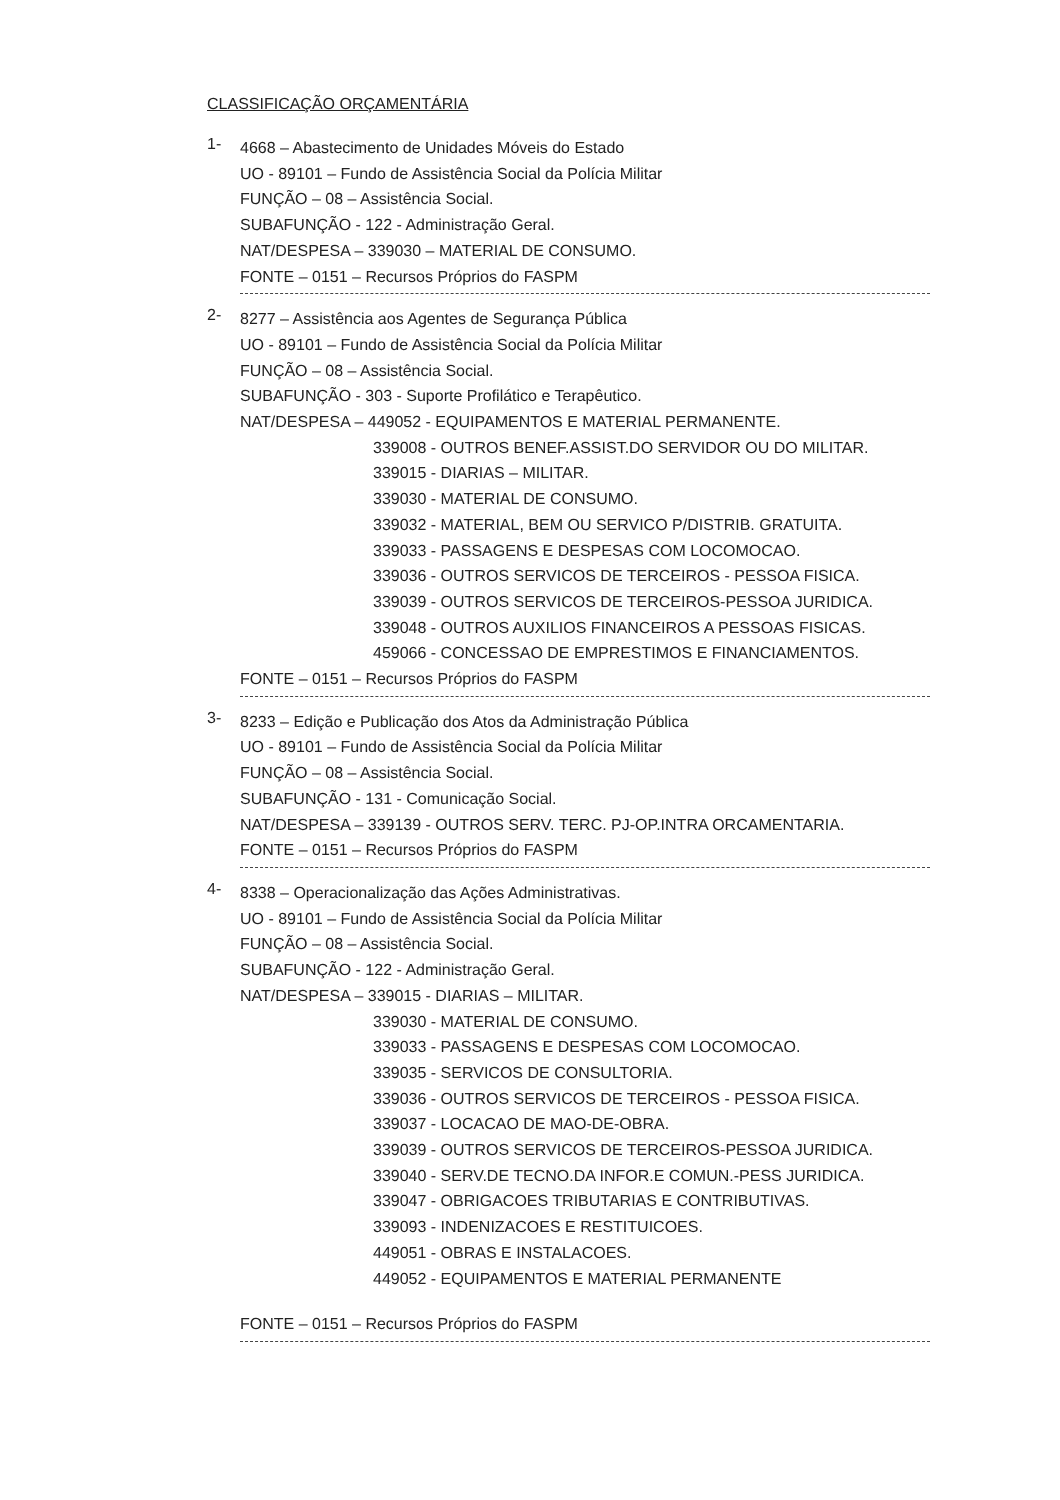CLASSIFICAÇÃO ORÇAMENTÁRIA
1-
4668 – Abastecimento de Unidades Móveis do Estado
UO - 89101 – Fundo de Assistência Social da Polícia Militar
FUNÇÃO – 08 – Assistência Social.
SUBAFUNÇÃO - 122 - Administração Geral.
NAT/DESPESA – 339030 – MATERIAL DE CONSUMO.
FONTE – 0151 – Recursos Próprios do FASPM
2-
8277 – Assistência aos Agentes de Segurança Pública
UO - 89101 – Fundo de Assistência Social da Polícia Militar
FUNÇÃO – 08 – Assistência Social.
SUBAFUNÇÃO - 303 - Suporte Profilático e Terapêutico.
NAT/DESPESA – 449052 - EQUIPAMENTOS E MATERIAL PERMANENTE.
339008 - OUTROS BENEF.ASSIST.DO SERVIDOR OU DO MILITAR.
339015 - DIARIAS – MILITAR.
339030 - MATERIAL DE CONSUMO.
339032 - MATERIAL, BEM OU SERVICO P/DISTRIB. GRATUITA.
339033 - PASSAGENS E DESPESAS COM LOCOMOCAO.
339036 - OUTROS SERVICOS DE TERCEIROS - PESSOA FISICA.
339039 - OUTROS SERVICOS DE TERCEIROS-PESSOA JURIDICA.
339048 - OUTROS AUXILIOS FINANCEIROS A PESSOAS FISICAS.
459066 - CONCESSAO DE EMPRESTIMOS E FINANCIAMENTOS.
FONTE – 0151 – Recursos Próprios do FASPM
3-
8233 – Edição e Publicação dos Atos da Administração Pública
UO - 89101 – Fundo de Assistência Social da Polícia Militar
FUNÇÃO – 08 – Assistência Social.
SUBAFUNÇÃO - 131 - Comunicação Social.
NAT/DESPESA – 339139 - OUTROS SERV. TERC. PJ-OP.INTRA ORCAMENTARIA.
FONTE – 0151 – Recursos Próprios do FASPM
4-
8338 – Operacionalização das Ações Administrativas.
UO - 89101 – Fundo de Assistência Social da Polícia Militar
FUNÇÃO – 08 – Assistência Social.
SUBAFUNÇÃO - 122 - Administração Geral.
NAT/DESPESA – 339015 - DIARIAS – MILITAR.
339030 - MATERIAL DE CONSUMO.
339033 - PASSAGENS E DESPESAS COM LOCOMOCAO.
339035 - SERVICOS DE CONSULTORIA.
339036 - OUTROS SERVICOS DE TERCEIROS - PESSOA FISICA.
339037 - LOCACAO DE MAO-DE-OBRA.
339039 - OUTROS SERVICOS DE TERCEIROS-PESSOA JURIDICA.
339040 - SERV.DE TECNO.DA INFOR.E COMUN.-PESS JURIDICA.
339047 - OBRIGACOES TRIBUTARIAS E CONTRIBUTIVAS.
339093 - INDENIZACOES E RESTITUICOES.
449051 - OBRAS E INSTALACOES.
449052 - EQUIPAMENTOS E MATERIAL PERMANENTE
FONTE – 0151 – Recursos Próprios do FASPM